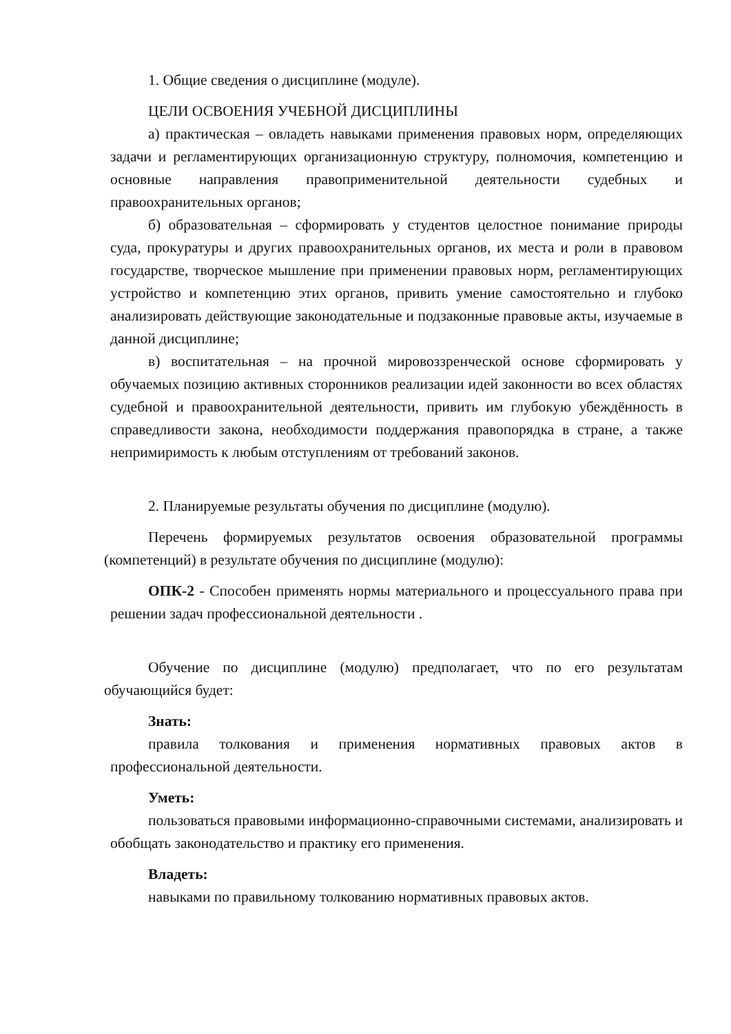1. Общие сведения о дисциплине (модуле).
ЦЕЛИ ОСВОЕНИЯ УЧЕБНОЙ ДИСЦИПЛИНЫ
а) практическая – овладеть навыками применения правовых норм, определяющих задачи и регламентирующих организационную структуру, полномочия, компетенцию и основные направления правоприменительной деятельности судебных и правоохранительных органов;
б) образовательная – сформировать у студентов целостное понимание природы суда, прокуратуры и других правоохранительных органов, их места и роли в правовом государстве, творческое мышление при применении правовых норм, регламентирующих устройство и компетенцию этих органов, привить умение самостоятельно и глубоко анализировать действующие законодательные и подзаконные правовые акты, изучаемые в данной дисциплине;
в) воспитательная – на прочной мировоззренческой основе сформировать у обучаемых позицию активных сторонников реализации идей законности во всех областях судебной и правоохранительной деятельности, привить им глубокую убеждённость в справедливости закона, необходимости поддержания правопорядка в стране, а также непримиримость к любым отступлениям от требований законов.
2. Планируемые результаты обучения по дисциплине (модулю).
Перечень формируемых результатов освоения образовательной программы (компетенций) в результате обучения по дисциплине (модулю):
ОПК-2 - Способен применять нормы материального и процессуального права при решении задач профессиональной деятельности .
Обучение по дисциплине (модулю) предполагает, что по его результатам обучающийся будет:
Знать:
правила толкования и применения нормативных правовых актов в профессиональной деятельности.
Уметь:
пользоваться правовыми информационно-справочными системами, анализировать и обобщать законодательство и практику его применения.
Владеть:
навыками по правильному толкованию нормативных правовых актов.